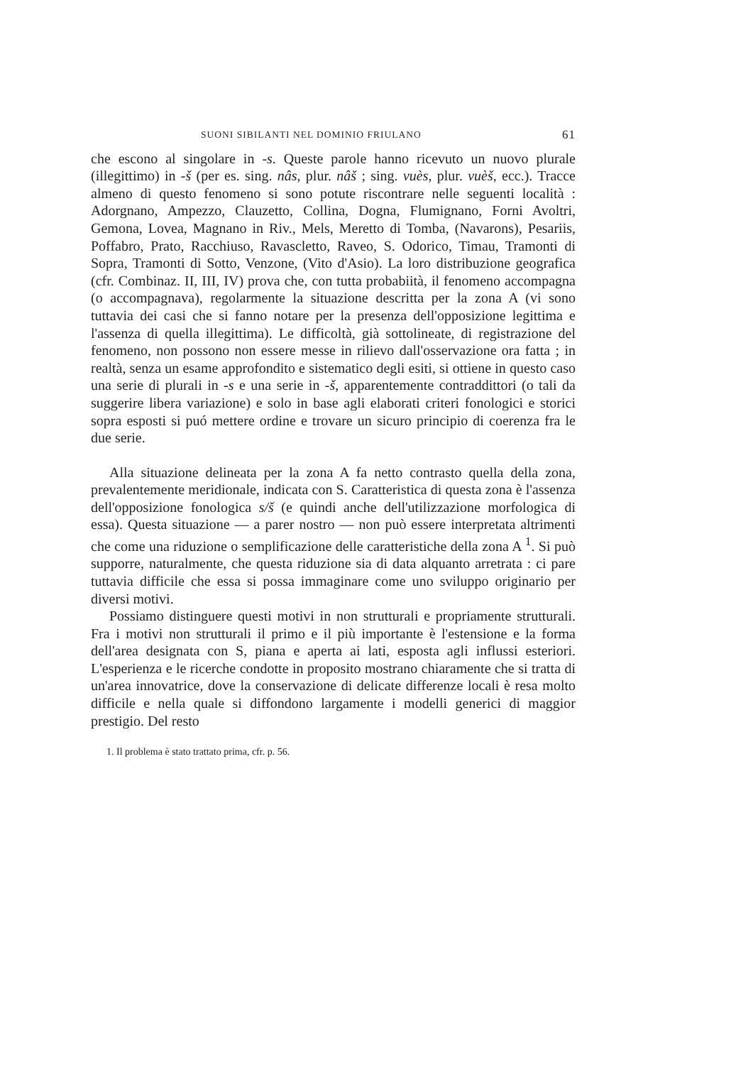SUONI SIBILANTI NEL DOMINIO FRIULANO 61
che escono al singolare in -s. Queste parole hanno ricevuto un nuovo plurale (illegittimo) in -š (per es. sing. nâs, plur. nâš ; sing. vuès, plur. vuèš, ecc.). Tracce almeno di questo fenomeno si sono potute riscontrare nelle seguenti località : Adorgnano, Ampezzo, Clauzetto, Collina, Dogna, Flumignano, Forni Avoltri, Gemona, Lovea, Magnano in Riv., Mels, Meretto di Tomba, (Navarons), Pesariis, Poffabro, Prato, Racchiuso, Ravascletto, Raveo, S. Odorico, Timau, Tramonti di Sopra, Tramonti di Sotto, Venzone, (Vito d'Asio). La loro distribuzione geografica (cfr. Combinaz. II, III, IV) prova che, con tutta probabiità, il fenomeno accompagna (o accompagnava), regolarmente la situazione descritta per la zona A (vi sono tuttavia dei casi che si fanno notare per la presenza dell'opposizione legittima e l'assenza di quella illegittima). Le difficoltà, già sottolineate, di registrazione del fenomeno, non possono non essere messe in rilievo dall'osservazione ora fatta ; in realtà, senza un esame approfondito e sistematico degli esiti, si ottiene in questo caso una serie di plurali in -s e una serie in -š, apparentemente contraddittori (o tali da suggerire libera variazione) e solo in base agli elaborati criteri fonologici e storici sopra esposti si puó mettere ordine e trovare un sicuro principio di coerenza fra le due serie.
Alla situazione delineata per la zona A fa netto contrasto quella della zona, prevalentemente meridionale, indicata con S. Caratteristica di questa zona è l'assenza dell'opposizione fonologica s/š (e quindi anche dell'utilizzazione morfologica di essa). Questa situazione — a parer nostro — non può essere interpretata altrimenti che come una riduzione o semplificazione delle caratteristiche della zona A <sup>1</sup>. Si può supporre, naturalmente, che questa riduzione sia di data alquanto arretrata : ci pare tuttavia difficile che essa si possa immaginare come uno sviluppo originario per diversi motivi.
Possiamo distinguere questi motivi in non strutturali e propriamente strutturali. Fra i motivi non strutturali il primo e il più importante è l'estensione e la forma dell'area designata con S, piana e aperta ai lati, esposta agli influssi esteriori. L'esperienza e le ricerche condotte in proposito mostrano chiaramente che si tratta di un'area innovatrice, dove la conservazione di delicate differenze locali è resa molto difficile e nella quale si diffondono largamente i modelli generici di maggior prestigio. Del resto
1. Il problema è stato trattato prima, cfr. p. 56.